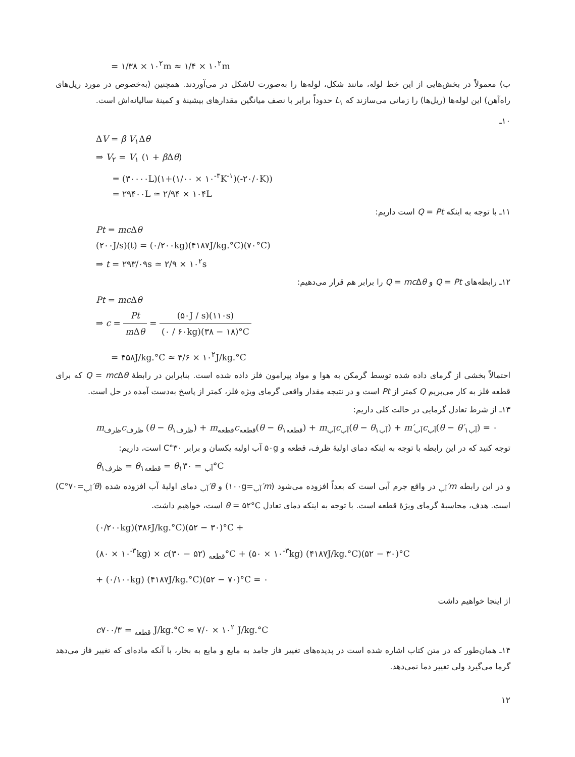= ۱/۳۸ × ۱۰<sup>۲</sup>m ≈ ۱/۴ × ۱۰<sup>۲</sup>m
ب) معمولاً در بخش‌هایی از این خط لوله، مانند شکل، لوله‌ها را به‌صورت Uشکل در می‌آوردند. همچنین (به‌خصوص در مورد ریل‌های راه‌آهن) این لوله‌ها (ریل‌ها) را زمانی می‌سازند که L<sub>۱</sub> حدوداً برابر با نصف میانگین مقدارهای بیشینهٔ و کمینهٔ سالیانه‌اش است.
۱۰ـ
ΔV = β V<sub>۱</sub>Δθ
⇒ V<sub>۲</sub> = V<sub>۱</sub> (۱ + β Δθ)
= (۳۰۰۰۰L)(۱+(۱/۰۰ × ۱۰<sup>-۳</sup>K<sup>-۱</sup>)(-۲۰/۰K))
= ۲۹۴۰۰L ≃ ۲/۹۴ × ۱۰۴L
۱۱ـ با توجه به اینکه Q = Pt است داریم:
Pt = mc Δθ
(۲۰۰J/s)(t) = (۰/۲۰۰kg)(۴۱۸۷J/kg.°C)(۷۰°C)
⇒ t = ۲۹۳/۰۹s ≃ ۲/۹ × ۱۰<sup>۲</sup>s
۱۲ـ رابطه‌های Q = Pt و Q = mc Δθ را برابر هم قرار می‌دهیم:
Pt = mc Δθ
⇒ c = Pt m Δθ = (۵۰J / s)(۱۱۰s) (۰ / ۶۰kg)(۳۸ − ۱۸)°C
= ۴۵۸J/kg.°C ≃ ۴/۶ × ۱۰<sup>۲</sup>J/kg.°C
احتمالاً بخشی از گرمای داده شده توسط گرمکن به هوا و مواد پیرامون فلز داده شده است. بنابراین در رابطهٔ Q = mc Δθ که برای قطعه فلز به کار می‌بریم Q کمتر از Pt است و در نتیجه مقدار واقعی گرمای ویژه فلز، کمتر از پاسخ به‌دست آمده در حل است.
۱۳ـ از شرط تعادل گرمایی در حالت کلی داریم:
m<sub>ظرف</sub>c<sub>ظرف</sub> (θ − θ<sub>۱ظرف</sub>) + m<sub>قطعه</sub>c<sub>قطعه</sub>(θ − θ<sub>۱قطعه</sub>) + m<sub>آب</sub>c<sub>آب</sub>(θ − θ<sub>۱آب</sub>) + m′<sub>آب</sub>c<sub>آب</sub>(θ − θ′<sub>۱آب</sub>) = ۰
توجه کنید که در این رابطه با توجه به اینکه دمای اولیهٔ ظرف، قطعه و ۵۰g آب اولیه یکسان و برابر ۳۰°C است، داریم:
θ<sub>۱ظرف</sub> = θ<sub>۱قطعه</sub> = θ<sub>۱آب</sub> = ۳۰°C
و در این رابطه m′<sub>آب</sub> در واقع جرم آبی است که بعداً افزوده می‌شود (m′<sub>آب</sub>=۱۰۰g) و θ′<sub>آب</sub> دمای اولیهٔ آب افزوده شده (θ′<sub>آب</sub>=۷۰°C) است. هدف، محاسبهٔ گرمای ویژهٔ قطعه است. با توجه به اینکه دمای تعادل θ = ۵۲°C است، خواهیم داشت.
(۰/۲۰۰kg)(۳۸۶J/kg.°C)(۵۲ − ۳۰)°C +
(۸۰ × ۱۰<sup>-۳</sup>kg) × c<sub>قطعه</sub> (۵۲ − ۳۰)°C + (۵۰ × ۱۰<sup>-۳</sup>kg) (۴۱۸۷J/kg.°C)(۵۲ − ۳۰)°C
+ (۰/۱۰۰kg) (۴۱۸۷J/kg.°C)(۵۲ − ۷۰)°C = ۰
از اینجا خواهیم داشت
c<sub>قطعه</sub> = ۷۰۰/۳ J/kg.°C ≈ ۷/۰ × ۱۰<sup>۲</sup> J/kg.°C
۱۴ـ همان‌طور که در متن کتاب اشاره شده است در پدیده‌های تغییر فاز جامد به مایع و مایع به بخار، با آنکه ماده‌ای که تغییر فاز می‌دهد گرما می‌گیرد ولی تغییر دما نمی‌دهد.
۱۲